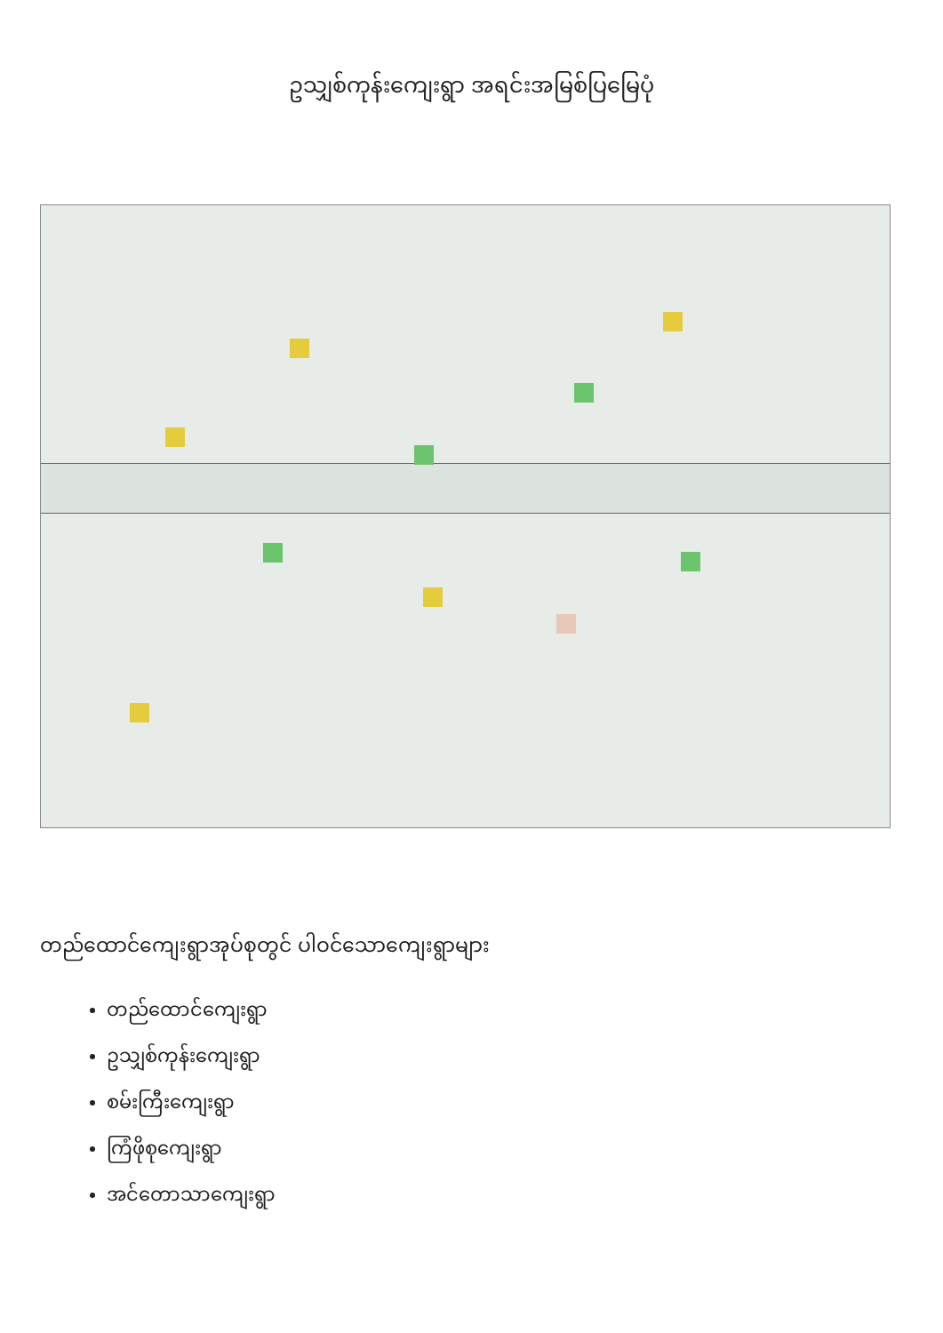ဥသျှစ်ကုန်းကျေးရွာ အရင်းအမြစ်ပြမြေပုံ
တည်ထောင်ကျေးရွာအုပ်စုတွင် ပါဝင်သောကျေးရွာများ
တည်ထောင်ကျေးရွာ
ဥသျှစ်ကုန်းကျေးရွာ
စမ်းကြီးကျေးရွာ
ကြံဖိုစုကျေးရွာ
အင်တောသာကျေးရွာ